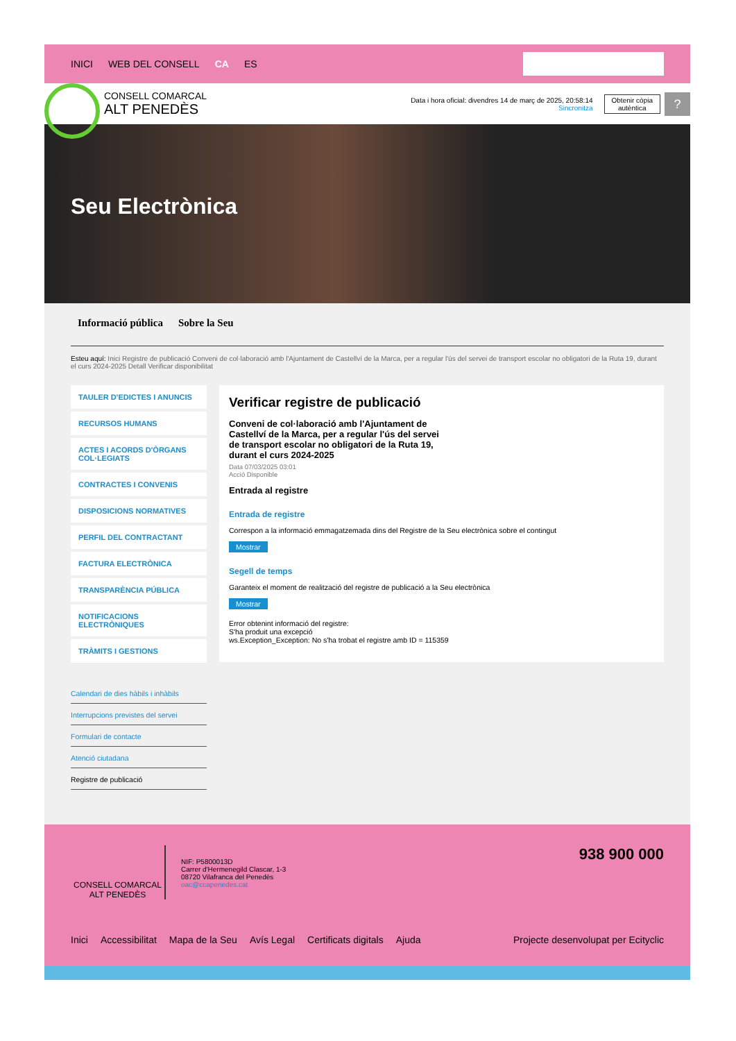INICI WEB DEL CONSELL CA ES
CONSELL COMARCAL
ALT PENEDÈS
Data i hora oficial: divendres 14 de març de 2025, 20:58:14
Sincronitza
Obtenir còpia
autèntica
?
Seu Electrònica
Informació pública Sobre la Seu
Esteu aquí: Inici Registre de publicació Conveni de col·laboració amb l'Ajuntament de Castellví de la Marca, per a regular l'ús del servei de transport escolar no obligatori de la Ruta 19, durant el curs 2024-2025 Detall Verificar disponibilitat
TAULER D'EDICTES I ANUNCIS
RECURSOS HUMANS
ACTES I ACORDS D'ÒRGANS COL·LEGIATS
CONTRACTES I CONVENIS
DISPOSICIONS NORMATIVES
PERFIL DEL CONTRACTANT
FACTURA ELECTRÒNICA
TRANSPARÈNCIA PÚBLICA
NOTIFICACIONS ELECTRÒNIQUES
TRÀMITS I GESTIONS
Calendari de dies hàbils i inhàbils
Interrupcions previstes del servei
Formulari de contacte
Atenció ciutadana
Registre de publicació
Verificar registre de publicació
Conveni de col·laboració amb l'Ajuntament de Castellví de la Marca, per a regular l'ús del servei de transport escolar no obligatori de la Ruta 19, durant el curs 2024-2025
Data 07/03/2025 03:01
Acció Disponible
Entrada al registre
Entrada de registre
Correspon a la informació emmagatzemada dins del Registre de la Seu electrònica sobre el contingut
Mostrar
Segell de temps
Garanteix el moment de realització del registre de publicació a la Seu electrònica
Mostrar
Error obtenint informació del registre:
S'ha produit una excepció
ws.Exception_Exception: No s'ha trobat el registre amb ID = 115359
CONSELL COMARCAL
ALT PENEDÈS
NIF: P5800013D
Carrer d'Hermenegild Clascar, 1-3
08720 Vilafranca del Penedès
oac@ccapenedes.cat
938 900 000
Inici Accessibilitat Mapa de la Seu Avís Legal Certificats digitals Ajuda
Projecte desenvolupat per Ecityclic